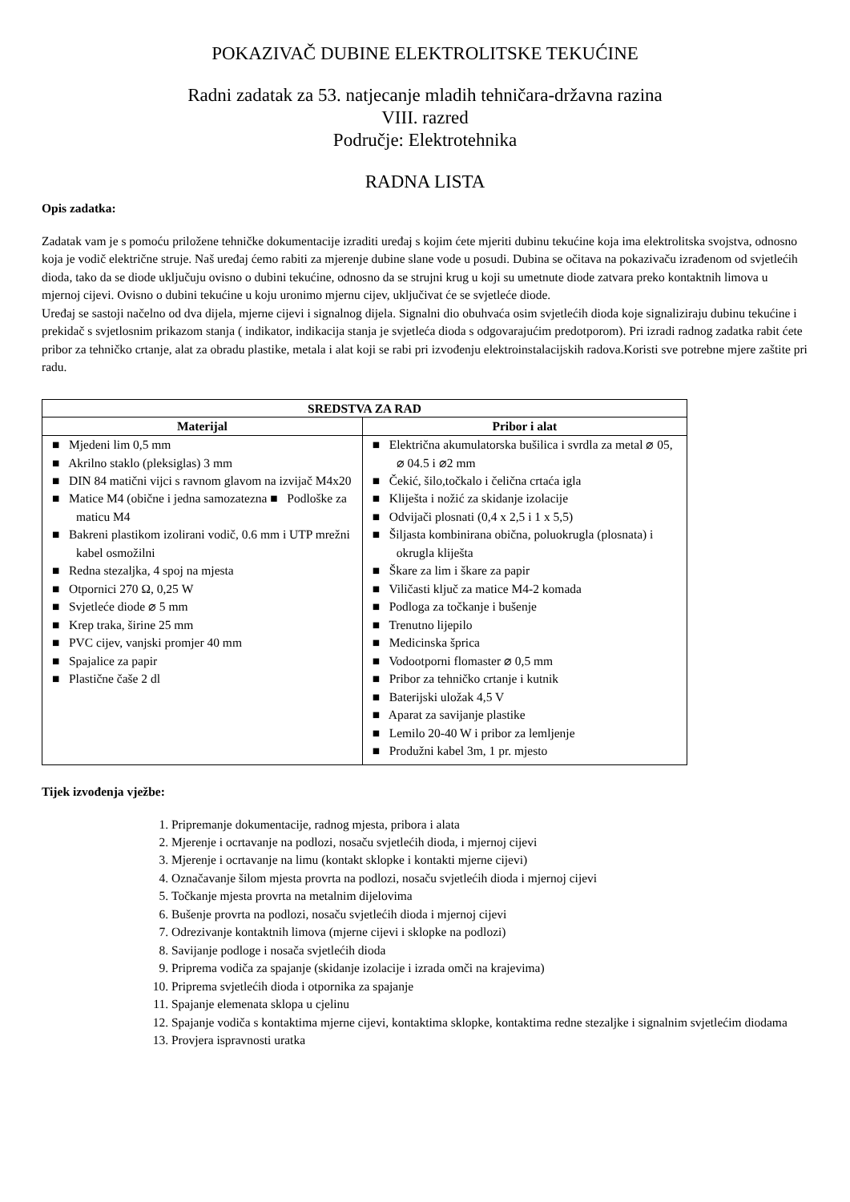POKAZIVAČ DUBINE ELEKTROLITSKE TEKUĆINE
Radni zadatak za 53. natjecanje mladih tehničara-državna razina
VIII. razred
Područje: Elektrotehnika
RADNA LISTA
Opis zadatka:
Zadatak vam je s pomoću priložene tehničke dokumentacije izraditi uređaj s kojim ćete mjeriti dubinu tekućine koja ima elektrolitska svojstva, odnosno koja je vodič električne struje. Naš uređaj ćemo rabiti za mjerenje dubine slane vode u posudi. Dubina se očitava na pokazivaču izrađenom od svjetlećih dioda, tako da se diode uključuju ovisno o dubini tekućine, odnosno da se strujni krug u koji su umetnute diode zatvara preko kontaktnih limova u mjernoj cijevi. Ovisno o dubini tekućine u koju uronimo mjernu cijev, uključivat će se svjetleće diode.
Uređaj se sastoji načelno od dva dijela, mjerne cijevi i signalnog dijela. Signalni dio obuhvaća osim svjetlećih dioda koje signaliziraju dubinu tekućine i prekidač s svjetlosnim prikazom stanja ( indikator, indikacija stanja je svjetleća dioda s odgovarajućim predotporom). Pri izradi radnog zadatka rabit ćete pribor za tehničko crtanje, alat za obradu plastike, metala i alat koji se rabi pri izvođenju elektroinstalacijskih radova.Koristi sve potrebne mjere zaštite pri radu.
| SREDSTVA ZA RAD | |
| --- | --- |
| Materijal | Pribor i alat |
| ■ Mjedeni lim 0,5 mm ■ Akrilno staklo (pleksiglas) 3 mm ■ DIN 84 matični vijci s ravnom glavom na izvijač M4x20 ■ Matice M4 (obične i jedna samozatezna ■ Podloške za maticu M4 ■ Bakreni plastikom izolirani vodič, 0.6 mm i UTP mrežni kabel osmožilni ■ Redna stezaljka, 4 spoj na mjesta ■ Otpornici 270 Ω, 0,25 W ■ Svjetleće diode ⌀ 5 mm ■ Krep traka, širine 25 mm ■ PVC cijev, vanjski promjer 40 mm ■ Spajalice za papir ■ Plastične čaše 2 dl | ■ Električna akumulatorska bušilica i svrdla za metal ⌀ 05, ⌀ 04.5 i ⌀2 mm ■ Čekić, šilo,točkalo i čelična crtaća igla ■ Kliješta i nožić za skidanje izolacije ■ Odvijači plosnati (0,4 x 2,5 i 1 x 5,5) ■ Šiljasta kombinirana obična, poluokrugla (plosnata) i okrugla kliješta ■ Škare za lim i škare za papir ■ Viličasti ključ za matice M4-2 komada ■ Podloga za točkanje i bušenje ■ Trenutno lijepilo ■ Medicinska šprica ■ Vodootporni flomaster ⌀ 0,5 mm ■ Pribor za tehničko crtanje i kutnik ■ Baterijski uložak 4,5 V ■ Aparat za savijanje plastike ■ Lemilo 20-40 W i pribor za lemljenje ■ Produžni kabel 3m, 1 pr. mjesto |
Tijek izvođenja vježbe:
1. Pripremanje dokumentacije, radnog mjesta, pribora i alata
2. Mjerenje i ocrtavanje na podlozi, nosaču svjetlećih dioda, i mjernoj cijevi
3. Mjerenje i ocrtavanje na limu (kontakt sklopke i kontakti mjerne cijevi)
4. Označavanje šilom mjesta provrta na podlozi, nosaču svjetlećih dioda i mjernoj cijevi
5. Točkanje mjesta provrta na metalnim dijelovima
6. Bušenje provrta na podlozi, nosaču svjetlećih dioda i mjernoj cijevi
7. Odrezivanje kontaktnih limova (mjerne cijevi i sklopke na podlozi)
8. Savijanje podloge i nosača svjetlećih dioda
9. Priprema vodiča za spajanje (skidanje izolacije i izrada omči na krajevima)
10. Priprema svjetlećih dioda i otpornika za spajanje
11. Spajanje elemenata sklopa u cjelinu
12. Spajanje vodiča s kontaktima mjerne cijevi, kontaktima sklopke, kontaktima redne stezaljke i signalnim svjetlećim diodama
13. Provjera ispravnosti uratka